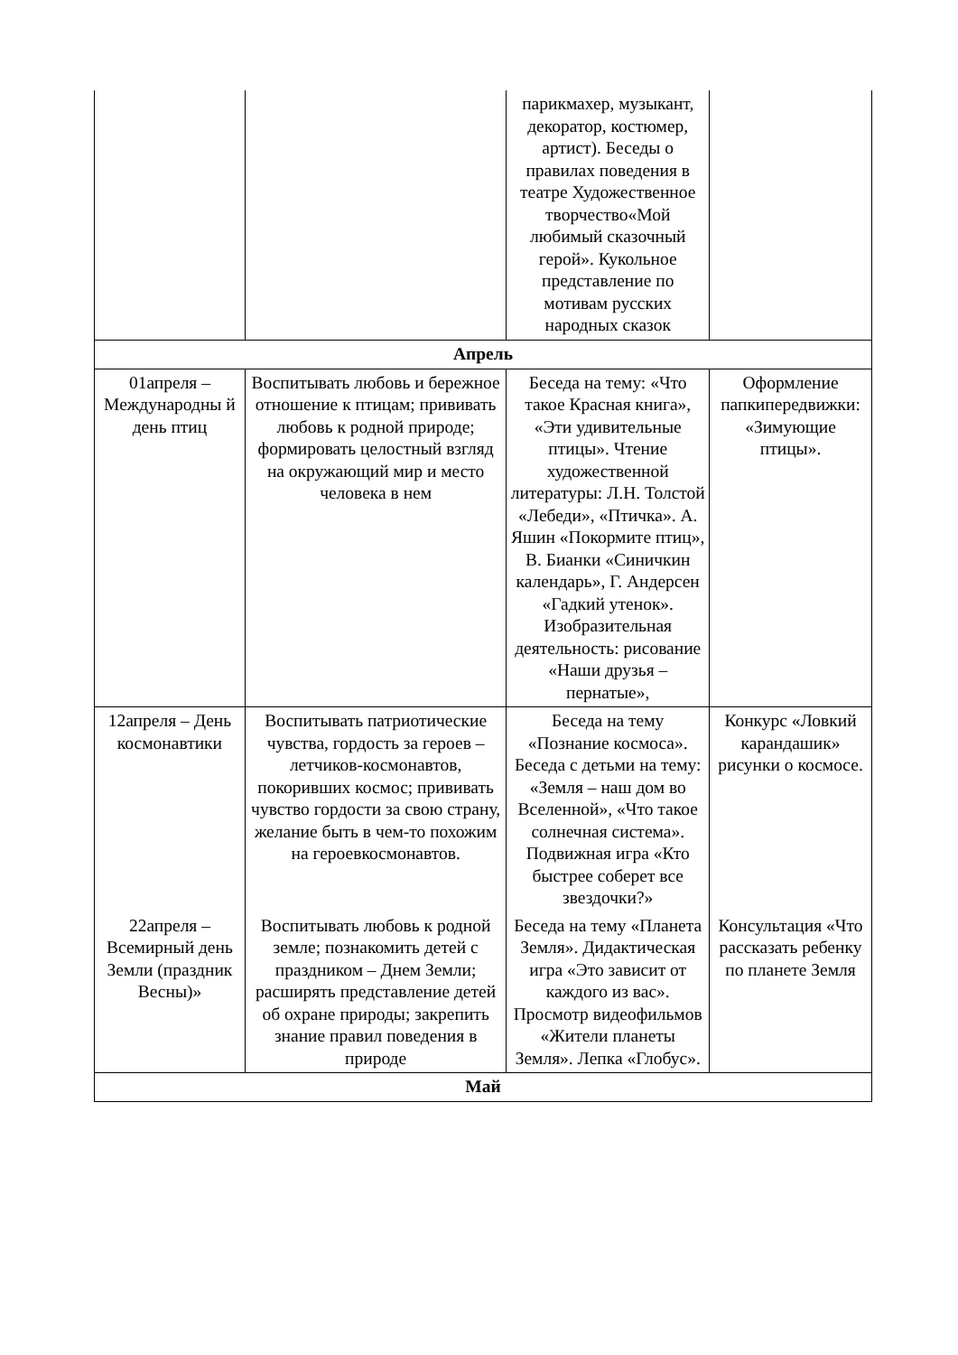| | | парикмахер, музыкант, декоратор, костюмер, артист). Беседы о правилах поведения в театре Художественное творчество«Мой любимый сказочный герой». Кукольное представление по мотивам русских народных сказок | |
| Апрель | | | |
| 01апреля – Международны й день птиц | Воспитывать любовь и бережное отношение к птицам; прививать любовь к родной природе; формировать целостный взгляд на окружающий мир и место человека в нем | Беседа на тему: «Что такое Красная книга», «Эти удивительные птицы». Чтение художественной литературы: Л.Н. Толстой «Лебеди», «Птичка». А. Яшин «Покормите птиц», В. Бианки «Синичкин календарь», Г. Андерсен «Гадкий утенок». Изобразительная деятельность: рисование «Наши друзья – пернатые», | Оформление папкипередвижки: «Зимующие птицы». |
| 12апреля – День космонавтики | Воспитывать патриотические чувства, гордость за героев – летчиков-космонавтов, покоривших космос; прививать чувство гордости за свою страну, желание быть в чем-то похожим на героевкосмонавтов. | Беседа на тему «Познание космоса». Беседа с детьми на тему: «Земля – наш дом во Вселенной», «Что такое солнечная система». Подвижная игра «Кто быстрее соберет все звездочки?» | Конкурс «Ловкий карандашик» рисунки о космосе. |
| 22апреля – Всемирный день Земли (праздник Весны)» | Воспитывать любовь к родной земле; познакомить детей с праздником – Днем Земли; расширять представление детей об охране природы; закрепить знание правил поведения в природе | Беседа на тему «Планета Земля». Дидактическая игра «Это зависит от каждого из вас». Просмотр видеофильмов «Жители планеты Земля». Лепка «Глобус». | Консультация «Что рассказать ребенку по планете Земля |
| Май | | | |